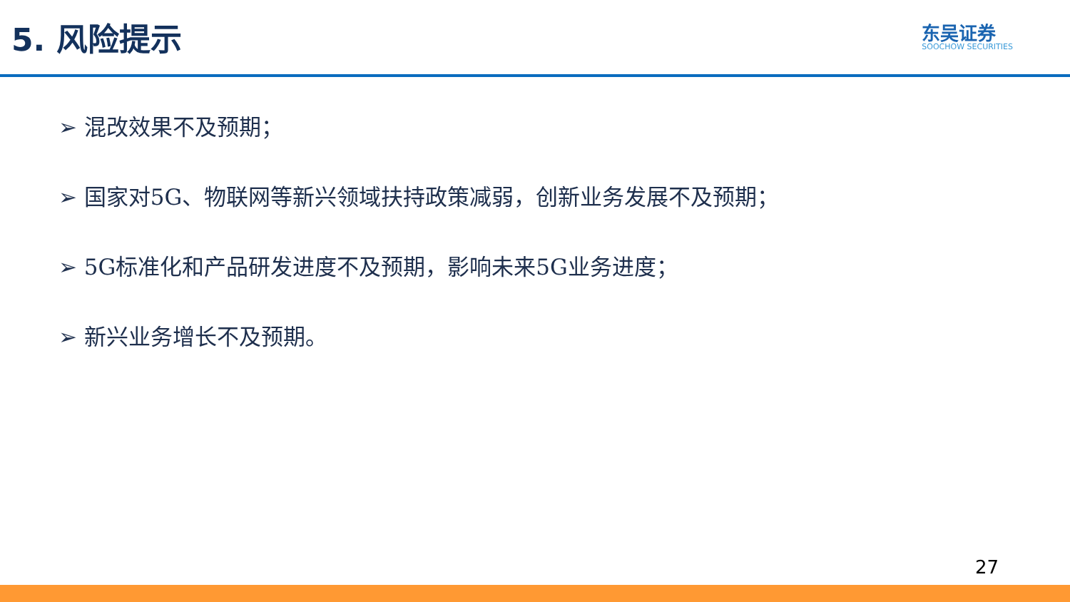5. 风险提示
东吴证券
SOOCHOW SECURITIES
➢ 混改效果不及预期；
➢ 国家对5G、物联网等新兴领域扶持政策减弱，创新业务发展不及预期；
➢ 5G标准化和产品研发进度不及预期，影响未来5G业务进度；
➢ 新兴业务增长不及预期。
27